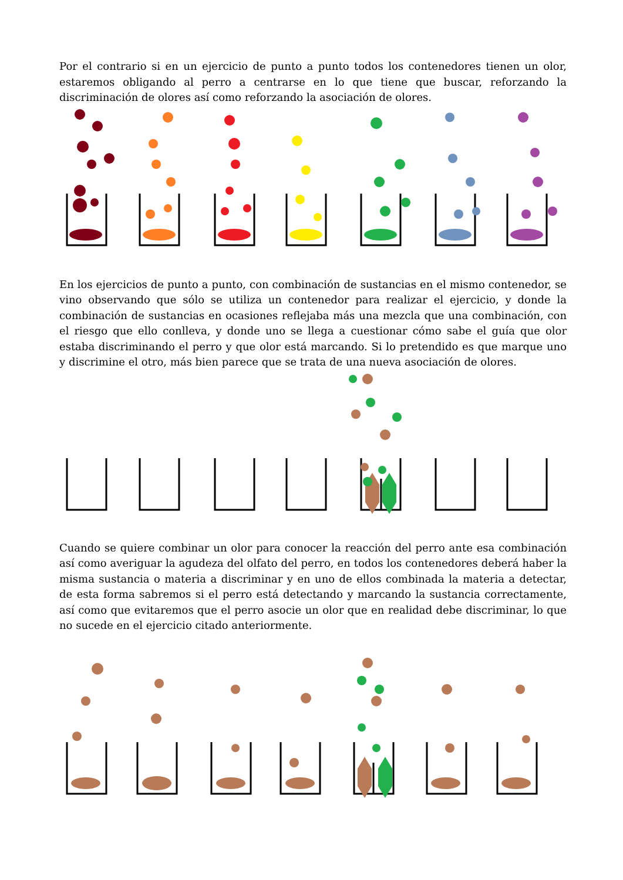Por el contrario si en un ejercicio de punto a punto todos los contenedores tienen un olor, estaremos obligando al perro a centrarse en lo que tiene que buscar, reforzando la discriminación de olores así como reforzando la asociación de olores.
En los ejercicios de punto a punto, con combinación de sustancias en el mismo contenedor, se vino observando que sólo se utiliza un contenedor para realizar el ejercicio, y donde la combinación de sustancias en ocasiones reflejaba más una mezcla que una combinación, con el riesgo que ello conlleva, y donde uno se llega a cuestionar cómo sabe el guía que olor estaba discriminando el perro y que olor está marcando. Si lo pretendido es que marque uno y discrimine el otro, más bien parece que se trata de una nueva asociación de olores.
Cuando se quiere combinar un olor para conocer la reacción del perro ante esa combinación así como averiguar la agudeza del olfato del perro, en todos los contenedores deberá haber la misma sustancia o materia a discriminar y en uno de ellos combinada la materia a detectar, de esta forma sabremos si el perro está detectando y marcando la sustancia correctamente, así como que evitaremos que el perro asocie un olor que en realidad debe discriminar, lo que no sucede en el ejercicio citado anteriormente.